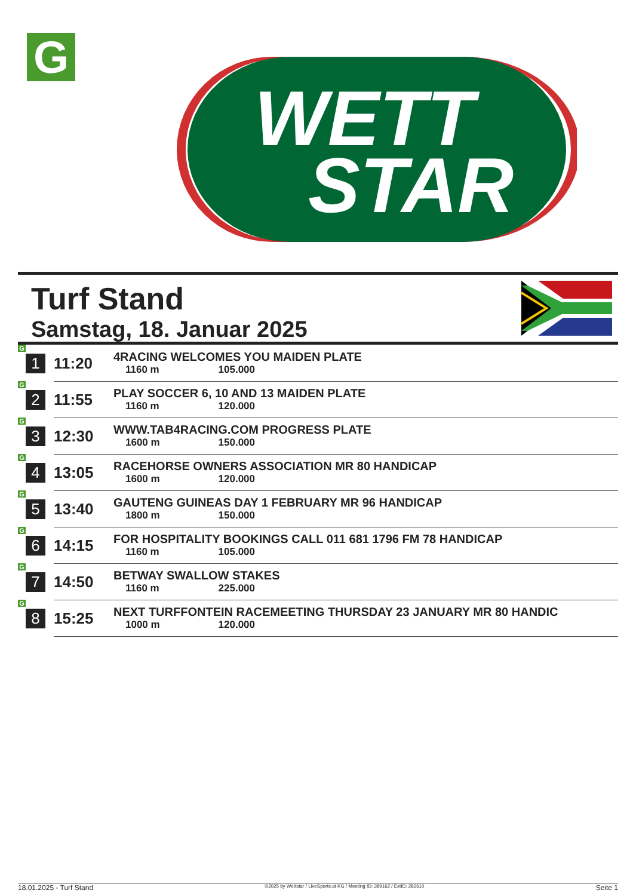G
WETT
STAR
Turf Stand
Samstag, 18. Januar 2025
| G 1 | 11:20 | 4RACING WELCOMES YOU MAIDEN PLATE 1160 m 105.000 |
| G 2 | 11:55 | PLAY SOCCER 6, 10 AND 13 MAIDEN PLATE 1160 m 120.000 |
| G 3 | 12:30 | WWW.TAB4RACING.COM PROGRESS PLATE 1600 m 150.000 |
| G 4 | 13:05 | RACEHORSE OWNERS ASSOCIATION MR 80 HANDICAP 1600 m 120.000 |
| G 5 | 13:40 | GAUTENG GUINEAS DAY 1 FEBRUARY MR 96 HANDICAP 1800 m 150.000 |
| G 6 | 14:15 | FOR HOSPITALITY BOOKINGS CALL 011 681 1796 FM 78 HANDICAP 1160 m 105.000 |
| G 7 | 14:50 | BETWAY SWALLOW STAKES 1160 m 225.000 |
| G 8 | 15:25 | NEXT TURFFONTEIN RACEMEETING THURSDAY 23 JANUARY MR 80 HANDIC 1000 m 120.000 |
18.01.2025 - Turf Stand ©2025 by Wettstar / LiveSports.at KG / Meeting ID: 389162 / ExtID: 282610 Seite 1